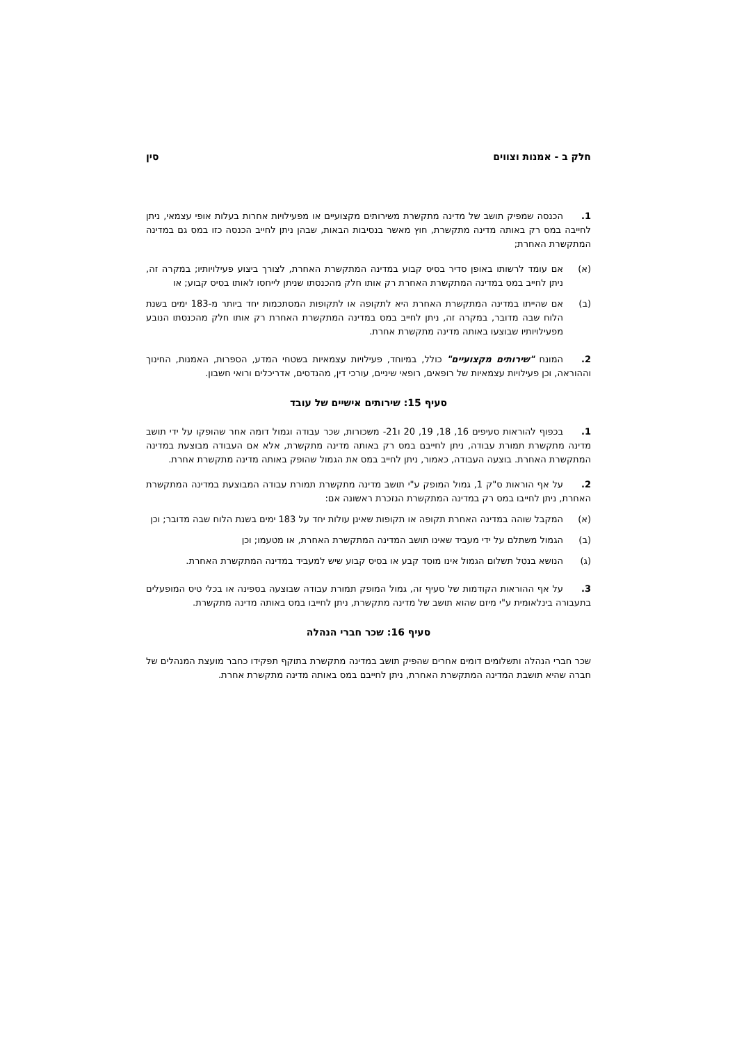חלק ב - אמנות וצווים סין
1. הכנסה שמפיק תושב של מדינה מתקשרת משירותים מקצועיים או מפעילויות אחרות בעלות אופי עצמאי, ניתן לחייבה במס רק באותה מדינה מתקשרת, חוץ מאשר בנסיבות הבאות, שבהן ניתן לחייב הכנסה כזו במס גם במדינה המתקשרת האחרת;
(א) אם עומד לרשותו באופן סדיר בסיס קבוע במדינה המתקשרת האחרת, לצורך ביצוע פעילויותיו; במקרה זה, ניתן לחייב במס במדינה המתקשרת האחרת רק אותו חלק מהכנסתו שניתן לייחסו לאותו בסיס קבוע; או
(ב) אם שהייתו במדינה המתקשרת האחרת היא לתקופה או לתקופות המסתכמות יחד ביותר מ-183 ימים בשנת הלוח שבה מדובר, במקרה זה, ניתן לחייב במס במדינה המתקשרת האחרת רק אותו חלק מהכנסתו הנובע מפעילויותיו שבוצעו באותה מדינה מתקשרת אחרת.
2. המונח "שירותים מקצועיים" כולל, במיוחד, פעילויות עצמאיות בשטחי המדע, הספרות, האמנות, החינוך וההוראה, וכן פעילויות עצמאיות של רופאים, רופאי שיניים, עורכי דין, מהנדסים, אדריכלים ורואי חשבון.
סעיף 15: שירותים אישיים של עובד
1. בכפוף להוראות סעיפים 16, 18, 19, 20 ו21- משכורות, שכר עבודה וגמול דומה אחר שהופקו על ידי תושב מדינה מתקשרת תמורת עבודה, ניתן לחייבם במס רק באותה מדינה מתקשרת, אלא אם העבודה מבוצעת במדינה המתקשרת האחרת. בוצעה העבודה, כאמור, ניתן לחייב במס את הגמול שהופק באותה מדינה מתקשרת אחרת.
2. על אף הוראות ס"ק 1, גמול המופק ע"י תושב מדינה מתקשרת תמורת עבודה המבוצעת במדינה המתקשרת האחרת, ניתן לחייבו במס רק במדינה המתקשרת הנזכרת ראשונה אם:
(א) המקבל שוהה במדינה האחרת תקופה או תקופות שאינן עולות יחד על 183 ימים בשנת הלוח שבה מדובר; וכן
(ב) הגמול משתלם על ידי מעביד שאינו תושב המדינה המתקשרת האחרת, או מטעמו; וכן
(ג) הנושא בנטל תשלום הגמול אינו מוסד קבע או בסיס קבוע שיש למעביד במדינה המתקשרת האחרת.
3. על אף ההוראות הקודמות של סעיף זה, גמול המופק תמורת עבודה שבוצעה בספינה או בכלי טיס המופעלים בתעבורה בינלאומית ע"י מיזם שהוא תושב של מדינה מתקשרת, ניתן לחייבו במס באותה מדינה מתקשרת.
סעיף 16: שכר חברי הנהלה
שכר חברי הנהלה ותשלומים דומים אחרים שהפיק תושב במדינה מתקשרת בתוקף תפקידו כחבר מועצת המנהלים של חברה שהיא תושבת המדינה המתקשרת האחרת, ניתן לחייבם במס באותה מדינה מתקשרת אחרת.